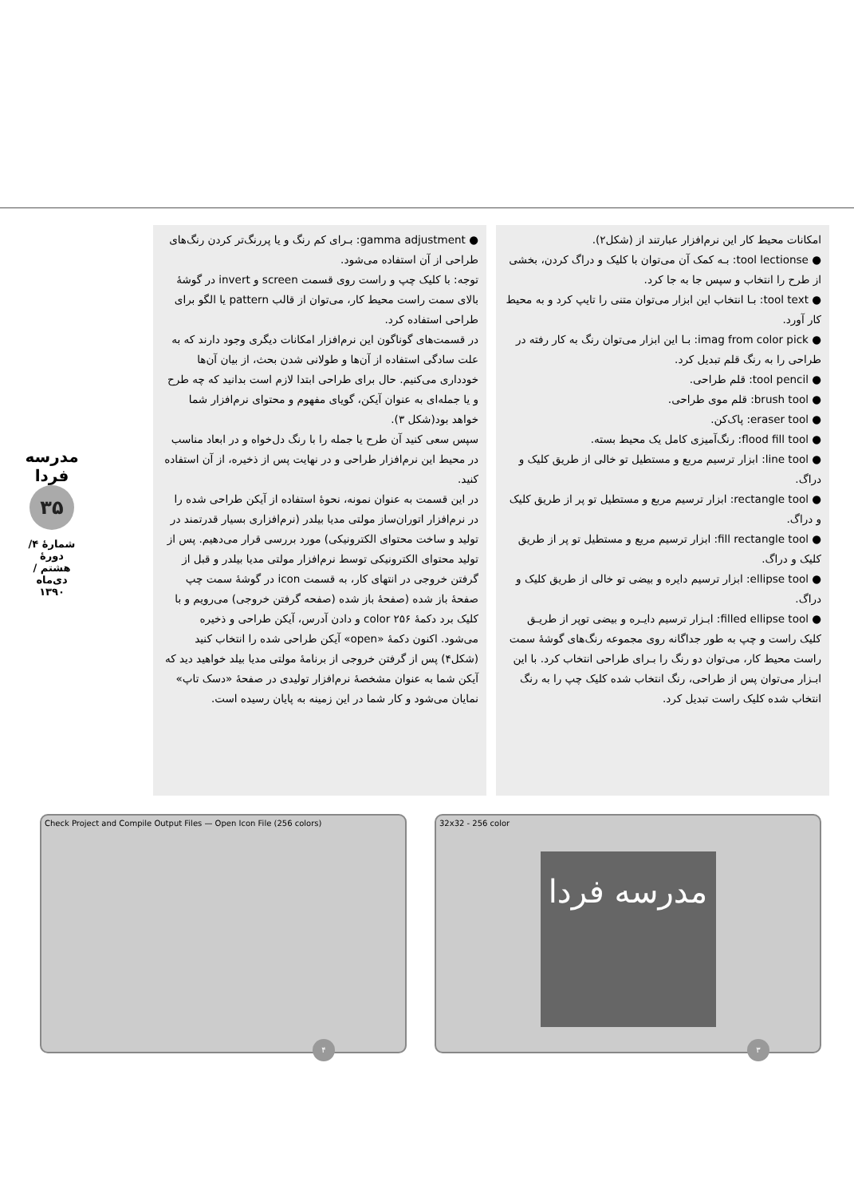مدرسه فردا
۳۵
شمارهٔ ۴/ دورهٔ هشتم /دی‌ماه ۱۳۹۰
امکانات محیط کار این نرم‌افزار عبارتند از (شکل۲).
● tool lectionse: بـه کمک آن می‌توان با کلیک و دراگ کردن، بخشی از طرح را انتخاب و سپس جا به جا کرد.
● tool text: بـا انتخاب این ابزار می‌توان متنی را تایپ کرد و به محیط کار آورد.
● imag from color pick: بـا این ابزار می‌توان رنگ به کار رفته در طراحی را به رنگ قلم تبدیل کرد.
● tool pencil: قلم طراحی.
● brush tool: قلم موی طراحی.
● eraser tool: پاک‌کن.
● flood fill tool: رنگ‌آمیزی کامل یک محیط بسته.
● line tool: ابزار ترسیم مربع و مستطیل تو خالی از طریق کلیک و دراگ.
● rectangle tool: ابزار ترسیم مربع و مستطیل تو پر از طریق کلیک و دراگ.
● fill rectangle tool: ابزار ترسیم مربع و مستطیل تو پر از طریق کلیک و دراگ.
● ellipse tool: ابزار ترسیم دایره و بیضی تو خالی از طریق کلیک و دراگ.
● filled ellipse tool: ابـزار ترسیم دایـره و بیضی توپر از طریـق کلیک راست و چپ به طور جداگانه روی مجموعه رنگ‌های گوشهٔ سمت راست محیط کار، می‌توان دو رنگ را بـرای طراحی انتخاب کرد. با این ابـزار می‌توان پس از طراحی، رنگ انتخاب شده کلیک چپ را به رنگ انتخاب شده کلیک راست تبدیل کرد.
● gamma adjustment: بـرای کم رنگ و یا پررنگ‌تر کردن رنگ‌های طراحی از آن استفاده می‌شود.
توجه: با کلیک چپ و راست روی قسمت screen و invert در گوشهٔ بالای سمت راست محیط کار، می‌توان از قالب pattern یا الگو برای طراحی استفاده کرد.
در قسمت‌های گوناگون این نرم‌افزار امکانات دیگری وجود دارند که به علت سادگی استفاده از آن‌ها و طولانی شدن بحث، از بیان آن‌ها خودداری می‌کنیم. حال برای طراحی ابتدا لازم است بدانید که چه طرح و یا جمله‌ای به عنوان آیکن، گویای مفهوم و محتوای نرم‌افزار شما خواهد بود(شکل ۳).
سپس سعی کنید آن طرح یا جمله را با رنگ دل‌خواه و در ابعاد مناسب در محیط این نرم‌افزار طراحی و در نهایت پس از ذخیره، از آن استفاده کنید.
در این قسمت به عنوان نمونه، نحوهٔ استفاده از آیکن طراحی شده را در نرم‌افزار اتوران‌ساز مولتی مدیا بیلدر (نرم‌افزاری بسیار قدرتمند در تولید و ساخت محتوای الکترونیکی) مورد بررسی قرار می‌دهیم. پس از تولید محتوای الکترونیکی توسط نرم‌افزار مولتی مدیا بیلدر و قبل از گرفتن خروجی در انتهای کار، به قسمت icon در گوشهٔ سمت چپ صفحهٔ باز شده (صفحهٔ باز شده (صفحه گرفتن خروجی) می‌رویم و با کلیک برد دکمهٔ ۲۵۶ color و دادن آدرس، آیکن طراحی و ذخیره می‌شود. اکنون دکمهٔ «open» آیکن طراحی شده را انتخاب کنید (شکل۴) پس از گرفتن خروجی از برنامهٔ مولتی مدیا بیلد خواهید دید که آیکن شما به عنوان مشخصهٔ نرم‌افزار تولیدی در صفحهٔ «دسک تاپ» نمایان می‌شود و کار شما در این زمینه به پایان رسیده است.
Check Project and Compile Output Files — Open Icon File (256 colors)
۴
32x32 - 256 color
مدرسه فردا
۳